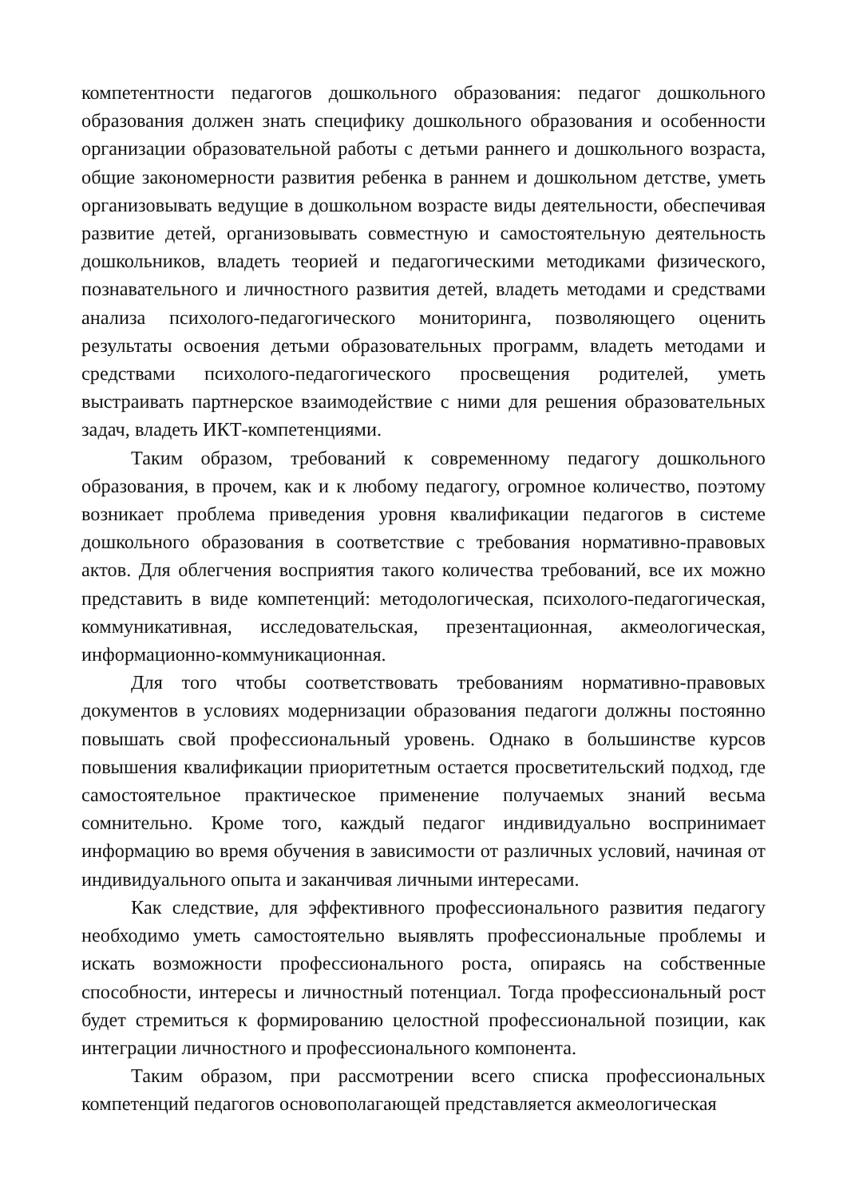компетентности педагогов дошкольного образования: педагог дошкольного образования должен знать специфику дошкольного образования и особенности организации образовательной работы с детьми раннего и дошкольного возраста, общие закономерности развития ребенка в раннем и дошкольном детстве, уметь организовывать ведущие в дошкольном возрасте виды деятельности, обеспечивая развитие детей, организовывать совместную и самостоятельную деятельность дошкольников, владеть теорией и педагогическими методиками физического, познавательного и личностного развития детей, владеть методами и средствами анализа психолого-педагогического мониторинга, позволяющего оценить результаты освоения детьми образовательных программ, владеть методами и средствами психолого-педагогического просвещения родителей, уметь выстраивать партнерское взаимодействие с ними для решения образовательных задач, владеть ИКТ-компетенциями.
Таким образом, требований к современному педагогу дошкольного образования, в прочем, как и к любому педагогу, огромное количество, поэтому возникает проблема приведения уровня квалификации педагогов в системе дошкольного образования в соответствие с требования нормативно-правовых актов. Для облегчения восприятия такого количества требований, все их можно представить в виде компетенций: методологическая, психолого-педагогическая, коммуникативная, исследовательская, презентационная, акмеологическая, информационно-коммуникационная.
Для того чтобы соответствовать требованиям нормативно-правовых документов в условиях модернизации образования педагоги должны постоянно повышать свой профессиональный уровень. Однако в большинстве курсов повышения квалификации приоритетным остается просветительский подход, где самостоятельное практическое применение получаемых знаний весьма сомнительно. Кроме того, каждый педагог индивидуально воспринимает информацию во время обучения в зависимости от различных условий, начиная от индивидуального опыта и заканчивая личными интересами.
Как следствие, для эффективного профессионального развития педагогу необходимо уметь самостоятельно выявлять профессиональные проблемы и искать возможности профессионального роста, опираясь на собственные способности, интересы и личностный потенциал. Тогда профессиональный рост будет стремиться к формированию целостной профессиональной позиции, как интеграции личностного и профессионального компонента.
Таким образом, при рассмотрении всего списка профессиональных компетенций педагогов основополагающей представляется акмеологическая